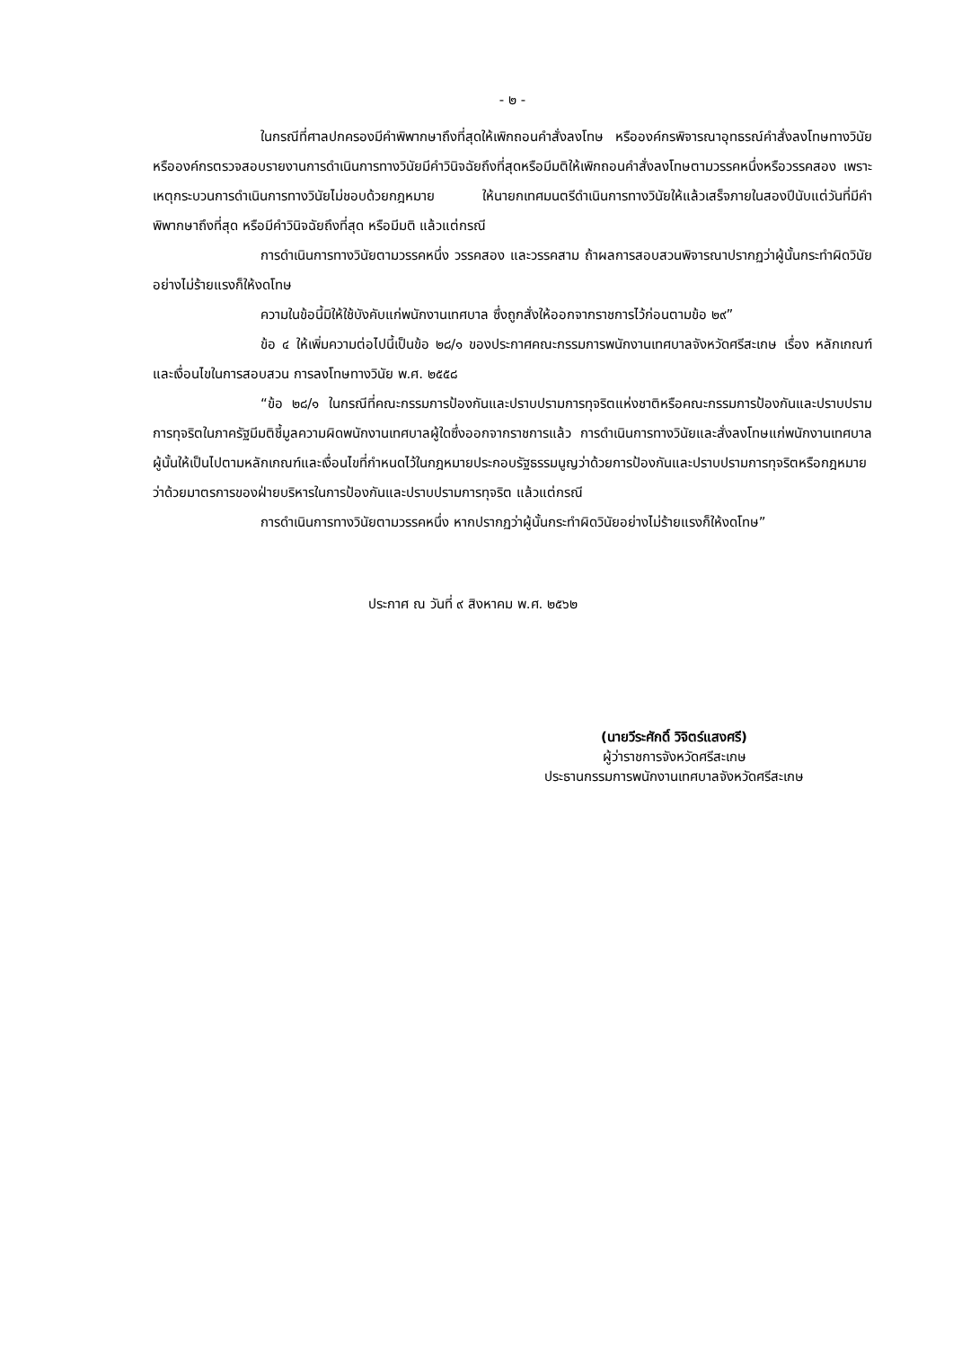- ๒ -
ในกรณีที่ศาลปกครองมีคำพิพากษาถึงที่สุดให้เพิกถอนคำสั่งลงโทษ หรือองค์กรพิจารณาอุทธรณ์คำสั่งลงโทษทางวินัยหรือองค์กรตรวจสอบรายงานการดำเนินการทางวินัยมีคำวินิจฉัยถึงที่สุดหรือมีมติให้เพิกถอนคำสั่งลงโทษตามวรรคหนึ่งหรือวรรคสอง เพราะเหตุกระบวนการดำเนินการทางวินัยไม่ชอบด้วยกฎหมาย ให้นายกเทศมนตรีดำเนินการทางวินัยให้แล้วเสร็จภายในสองปีนับแต่วันที่มีคำพิพากษาถึงที่สุด หรือมีคำวินิจฉัยถึงที่สุด หรือมีมติ แล้วแต่กรณี
การดำเนินการทางวินัยตามวรรคหนึ่ง วรรคสอง และวรรคสาม ถ้าผลการสอบสวนพิจารณาปรากฏว่าผู้นั้นกระทำผิดวินัยอย่างไม่ร้ายแรงก็ให้งดโทษ
ความในข้อนี้มิให้ใช้บังคับแก่พนักงานเทศบาล ซึ่งถูกสั่งให้ออกจากราชการไว้ก่อนตามข้อ ๒๙”
ข้อ ๔ ให้เพิ่มความต่อไปนี้เป็นข้อ ๒๘/๑ ของประกาศคณะกรรมการพนักงานเทศบาลจังหวัดศรีสะเกษ เรื่อง หลักเกณฑ์และเงื่อนไขในการสอบสวน การลงโทษทางวินัย พ.ศ. ๒๕๕๘
“ข้อ ๒๘/๑ ในกรณีที่คณะกรรมการป้องกันและปราบปรามการทุจริตแห่งชาติหรือคณะกรรมการป้องกันและปราบปรามการทุจริตในภาครัฐมีมติชี้มูลความผิดพนักงานเทศบาลผู้ใดซึ่งออกจากราชการแล้ว การดำเนินการทางวินัยและสั่งลงโทษแก่พนักงานเทศบาลผู้นั้นให้เป็นไปตามหลักเกณฑ์และเงื่อนไขที่กำหนดไว้ในกฎหมายประกอบรัฐธรรมนูญว่าด้วยการป้องกันและปราบปรามการทุจริตหรือกฎหมายว่าด้วยมาตรการของฝ่ายบริหารในการป้องกันและปราบปรามการทุจริต แล้วแต่กรณี
การดำเนินการทางวินัยตามวรรคหนึ่ง หากปรากฏว่าผู้นั้นกระทำผิดวินัยอย่างไม่ร้ายแรงก็ให้งดโทษ”
ประกาศ ณ วันที่ ๙ สิงหาคม พ.ศ. ๒๕๖๒
(นายวีระศักดิ์ วิจิตร์แสงศรี)
ผู้ว่าราชการจังหวัดศรีสะเกษ
ประธานกรรมการพนักงานเทศบาลจังหวัดศรีสะเกษ